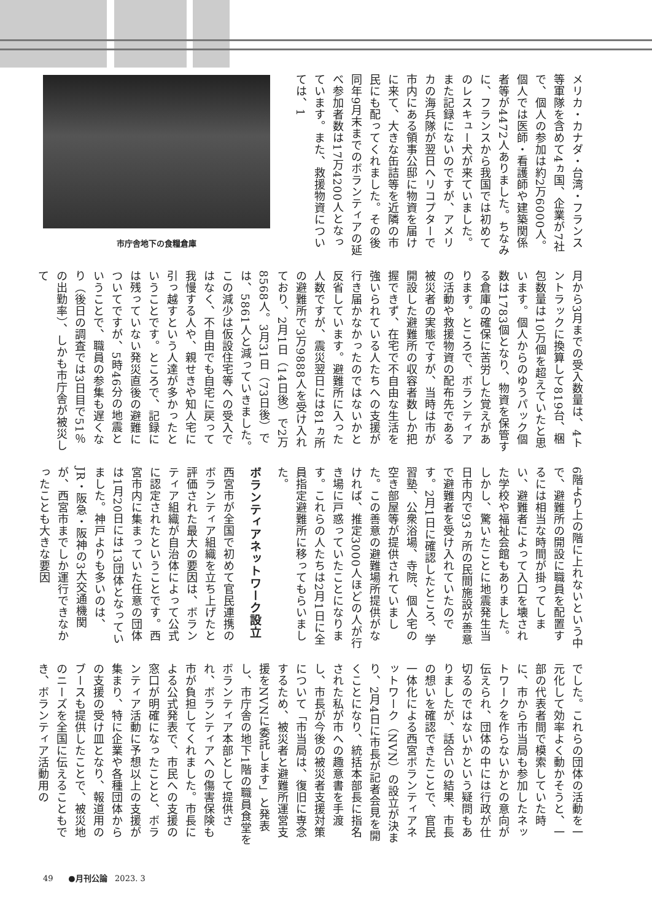市庁舎地下の食糧倉庫
メリカ・カナダ・台湾・フランス等軍隊を含めて4ヵ国、企業が7社で、個人の参加は約2万6000人。個人では医師・看護師や建築関係者等が4472人ありました。ちなみに、フランスから我国では初めてのレスキュー犬が来ていました。また記録にないのですが、アメリカの海兵隊が翌日へリコプターで市内にある領事公邸に物資を届けに来て、大きな缶詰等を近隣の市民にも配ってくれました。その後同年9月末までのボランティアの延べ参加者数は17万4200人となっています。また、救援物資については、1
月から3月までの受入数量は、4トントラックに換算して819台、梱包数量は10万個を超えていたと思います。個人からのゆうパック個数は1783個となり、物資を保管する倉庫の確保に苦労した覚えがあります。ところで、ボランティアの活動や救援物資の配布先である被災者の実態ですが、当時は市が開設した避難所の収容者数しか把握できず、在宅で不自由な生活を強いられている人たちへの支援が行き届かなかったのではないかと反省しています。避難所に入った人数ですが、震災翌日には81ヵ所の避難所で3万9888人を受け入れており、2月1日（14日後）で2万8568人。3月31日（73日後）では、5861人と減っていきました。この減少は仮設住宅等への受入ではなく、不自由でも自宅に戻って我慢する人や、親せきや知人宅に引っ越すという人達が多かったということです。ところで、記録には残っていない発災直後の避難についてですが、5時46分の地震ということで、職員の参集も遅くなり（後日の調査では3日目で51％の出勤率）、しかも市庁舎が被災して
6階より上の階に上れないという中で、避難所の開設に職員を配置するには相当な時間が掛ってしまい、避難者によって入口を壊された学校や福祉会館もありました。しかし、驚いたことに地震発生当日市内で93ヵ所の民間施設が善意で避難者を受け入れていたのです。2月1日に確認したところ、学習塾、公衆浴場、寺院、個人宅の空き部屋等が提供されていました。この善意の避難場所提供がなければ、推定3000人ほどの人が行き場に戸惑っていたことになります。これらの人たちは2月1日に全員指定避難所に移ってもらいました。
ボランティアネットワーク設立
西宮市が全国で初めて官民連携のボランティア組織を立ち上げたと評価された最大の要因は、ボランティア組織が自治体によって公式に認定されたということです。西宮市内に集まっていた任意の団体は1月20日には13団体となっていました。神戸よりも多いのは、JR・阪急・阪神の3大交通機関が、西宮市までしか運行できなかったことも大きな要因
でした。これらの団体の活動を一元化して効率よく動かそうと、一部の代表者間で模索していた時に、市から市当局も参加したネットワークを作らないかとの意向が伝えられ、団体の中には行政が仕切るのではないかという疑問もありましたが、話合いの結果、市長の想いを確認できたことで、官民一体化による西宮ボランティアネットワーク（NVN）の設立が決まり、2月4日に市長が記者会見を開くことになり、統括本部長に指名された私が市への趣意書を手渡し、市長が今後の被災者支援対策について「市当局は、復旧に専念するため、被災者と避難所運営支援をNVNに委託します」と発表し、市庁舎の地下1階の職員食堂をボランティア本部として提供され、ボランティアへの傷害保険も市が負担してくれました。市長による公式発表で、市民への支援の窓口が明確になったことと、ボランティア活動に予想以上の支援が集まり、特に企業や各種団体からの支援の受け皿となり、報道用のブースも提供したことで、被災地のニーズを全国に伝えることもでき、ボランティア活動用の
49 ●月刊公論 2023. 3